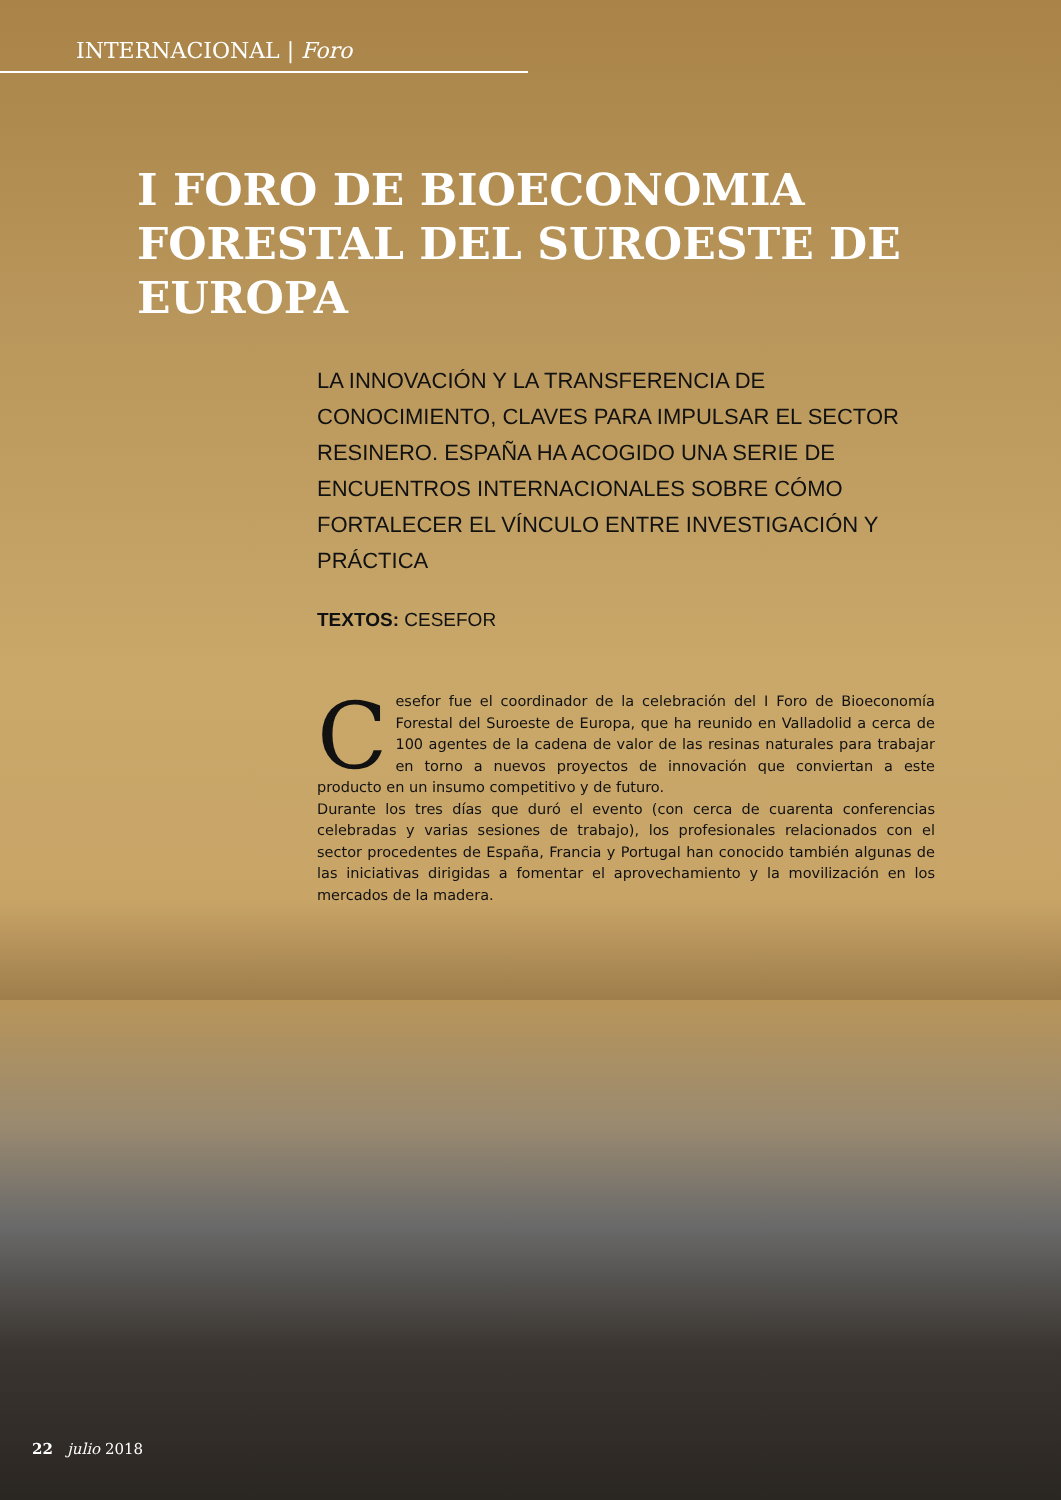INTERNACIONAL | Foro
I FORO DE BIOECONOMIA FORESTAL DEL SUROESTE DE EUROPA
LA INNOVACIÓN Y LA TRANSFERENCIA DE CONOCIMIENTO, CLAVES PARA IMPULSAR EL SECTOR RESINERO. ESPAÑA HA ACOGIDO UNA SERIE DE ENCUENTROS INTERNACIONALES SOBRE CÓMO FORTALECER EL VÍNCULO ENTRE INVESTIGACIÓN Y PRÁCTICA
TEXTOS: CESEFOR
Cesefor fue el coordinador de la celebración del I Foro de Bioeconomía Forestal del Suroeste de Europa, que ha reunido en Valladolid a cerca de 100 agentes de la cadena de valor de las resinas naturales para trabajar en torno a nuevos proyectos de innovación que conviertan a este producto en un insumo competitivo y de futuro.
Durante los tres días que duró el evento (con cerca de cuarenta conferencias celebradas y varias sesiones de trabajo), los profesionales relacionados con el sector procedentes de España, Francia y Portugal han conocido también algunas de las iniciativas dirigidas a fomentar el aprovechamiento y la movilización en los mercados de la madera.
22 julio 2018